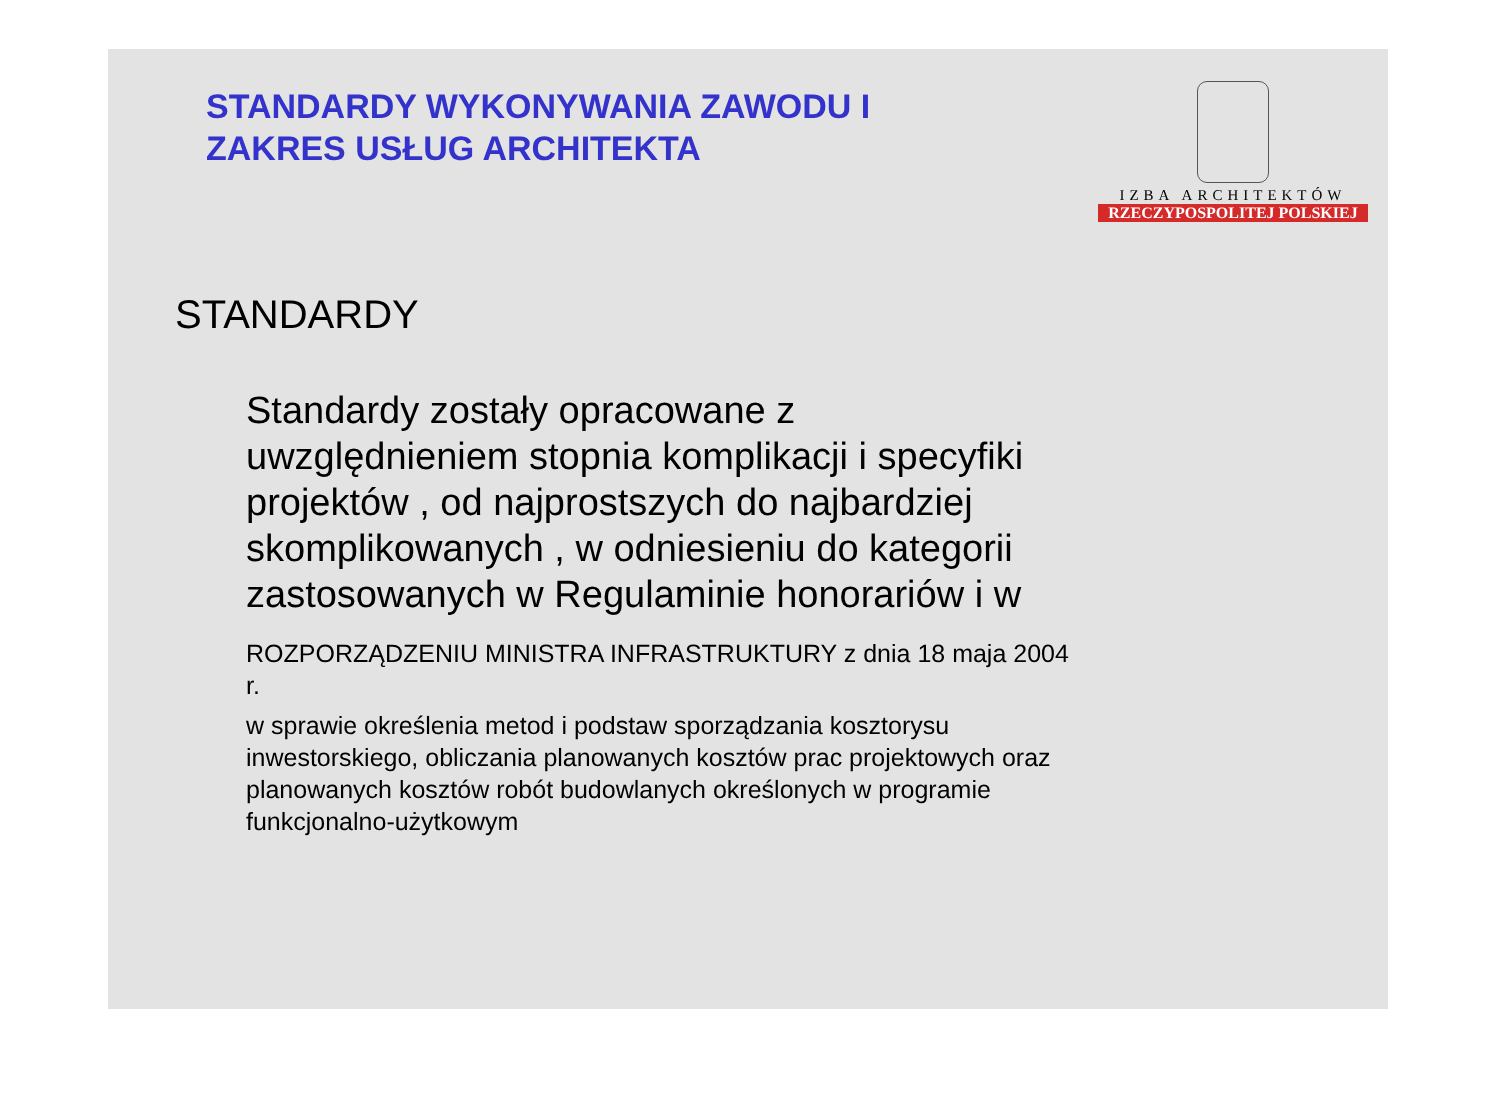STANDARDY WYKONYWANIA ZAWODU I
ZAKRES USŁUG ARCHITEKTA
IZBA ARCHITEKTÓW
RZECZYPOSPOLITEJ POLSKIEJ
STANDARDY
Standardy zostały opracowane z uwzględnieniem stopnia komplikacji i specyfiki projektów , od najprostszych do najbardziej skomplikowanych , w odniesieniu do kategorii zastosowanych w Regulaminie honorariów i w
ROZPORZĄDZENIU MINISTRA INFRASTRUKTURY z dnia 18 maja 2004 r.
w sprawie określenia metod i podstaw sporządzania kosztorysu inwestorskiego, obliczania planowanych kosztów prac projektowych oraz planowanych kosztów robót budowlanych określonych w programie funkcjonalno-użytkowym